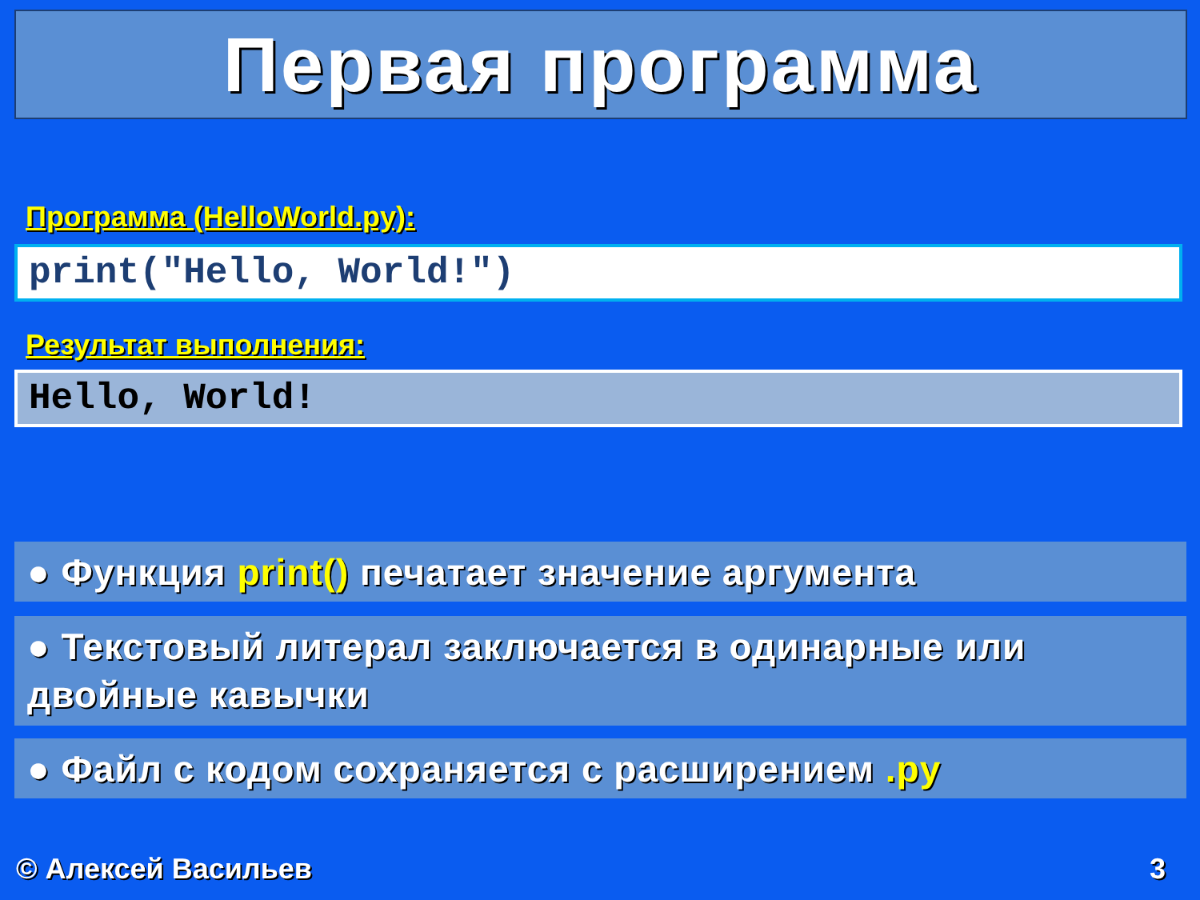Первая программа
Программа (HelloWorld.py):
print("Hello, World!")
Результат выполнения:
Hello, World!
● Функция print() печатает значение аргумента
● Текстовый литерал заключается в одинарные или двойные кавычки
● Файл с кодом сохраняется с расширением .py
© Алексей Васильев 3